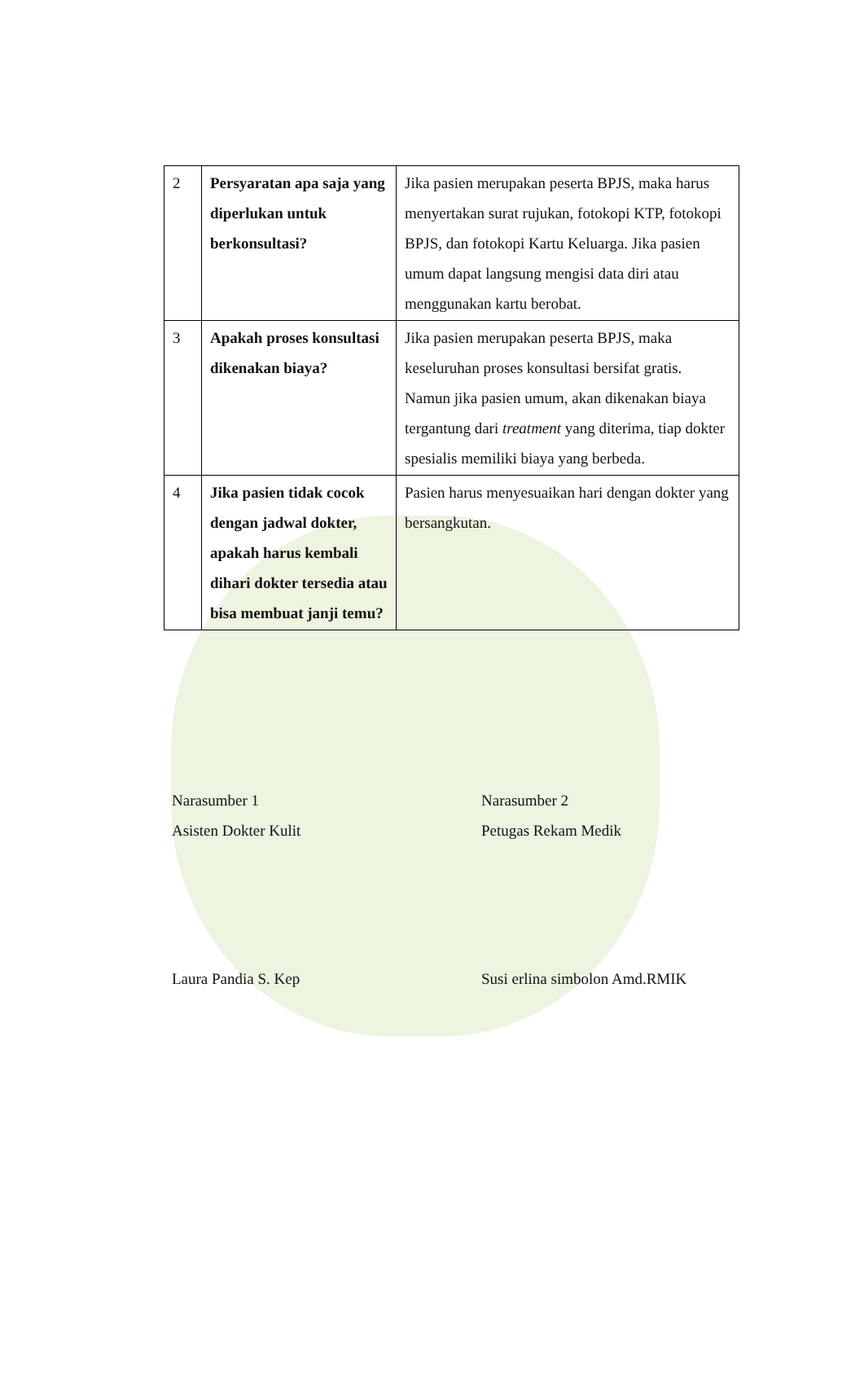| 2 | Persyaratan apa saja yang diperlukan untuk berkonsultasi? | Jika pasien merupakan peserta BPJS, maka harus menyertakan surat rujukan, fotokopi KTP, fotokopi BPJS, dan fotokopi Kartu Keluarga. Jika pasien umum dapat langsung mengisi data diri atau menggunakan kartu berobat. |
| 3 | Apakah proses konsultasi dikenakan biaya? | Jika pasien merupakan peserta BPJS, maka keseluruhan proses konsultasi bersifat gratis. Namun jika pasien umum, akan dikenakan biaya tergantung dari treatment yang diterima, tiap dokter spesialis memiliki biaya yang berbeda. |
| 4 | Jika pasien tidak cocok dengan jadwal dokter, apakah harus kembali dihari dokter tersedia atau bisa membuat janji temu? | Pasien harus menyesuaikan hari dengan dokter yang bersangkutan. |
Narasumber 1
Asisten Dokter Kulit
Laura Pandia S. Kep
Narasumber 2
Petugas Rekam Medik
Susi erlina simbolon Amd.RMIK